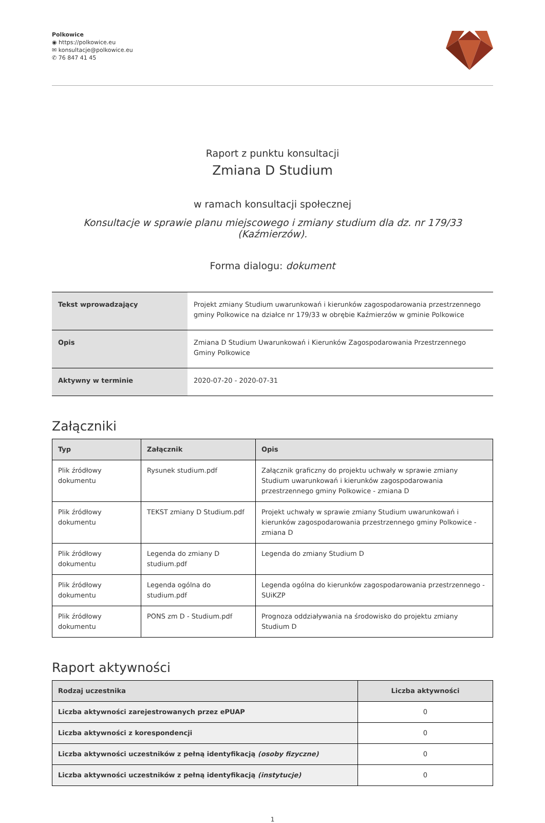Polkowice
◉ https://polkowice.eu
✉ konsultacje@polkowice.eu
✆ 76 847 41 45
Raport z punktu konsultacji
Zmiana D Studium
w ramach konsultacji społecznej
Konsultacje w sprawie planu miejscowego i zmiany studium dla dz. nr 179/33 (Kaźmierzów).
Forma dialogu: dokument
| Tekst wprowadzający | Projekt zmiany Studium uwarunkowań i kierunków zagospodarowania przestrzennego gminy Polkowice na działce nr 179/33 w obrębie Kaźmierzów w gminie Polkowice |
| Opis | Zmiana D Studium Uwarunkowań i Kierunków Zagospodarowania Przestrzennego Gminy Polkowice |
| Aktywny w terminie | 2020-07-20 - 2020-07-31 |
Załączniki
| Typ | Załącznik | Opis |
| --- | --- | --- |
| Plik źródłowy dokumentu | Rysunek studium.pdf | Załącznik graficzny do projektu uchwały w sprawie zmiany Studium uwarunkowań i kierunków zagospodarowania przestrzennego gminy Polkowice - zmiana D |
| Plik źródłowy dokumentu | TEKST zmiany D Studium.pdf | Projekt uchwały w sprawie zmiany Studium uwarunkowań i kierunków zagospodarowania przestrzennego gminy Polkowice - zmiana D |
| Plik źródłowy dokumentu | Legenda do zmiany D studium.pdf | Legenda do zmiany Studium D |
| Plik źródłowy dokumentu | Legenda ogólna do studium.pdf | Legenda ogólna do kierunków zagospodarowania przestrzennego - SUiKZP |
| Plik źródłowy dokumentu | PONS zm D - Studium.pdf | Prognoza oddziaływania na środowisko do projektu zmiany Studium D |
Raport aktywności
| Rodzaj uczestnika | Liczba aktywności |
| --- | --- |
| Liczba aktywności zarejestrowanych przez ePUAP | 0 |
| Liczba aktywności z korespondencji | 0 |
| Liczba aktywności uczestników z pełną identyfikacją (osoby fizyczne) | 0 |
| Liczba aktywności uczestników z pełną identyfikacją (instytucje) | 0 |
1